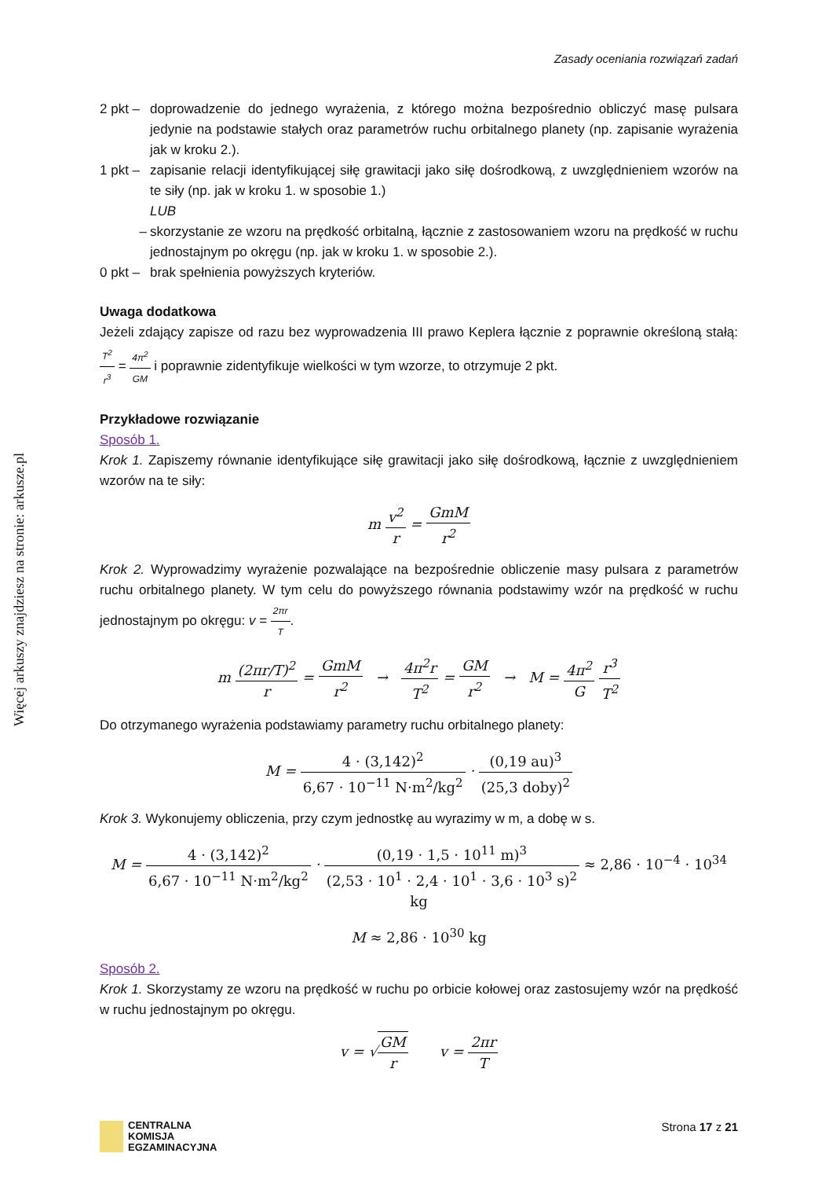Więcej arkuszy znajdziesz na stronie: arkusze.pl
Zasady oceniania rozwiązań zadań
2 pkt –
doprowadzenie do jednego wyrażenia, z którego można bezpośrednio obliczyć masę pulsara jedynie na podstawie stałych oraz parametrów ruchu orbitalnego planety (np. zapisanie wyrażenia jak w kroku 2.).
1 pkt –
zapisanie relacji identyfikującej siłę grawitacji jako siłę dośrodkową, z uwzględnieniem wzorów na te siły (np. jak w kroku 1. w sposobie 1.)
LUB
– skorzystanie ze wzoru na prędkość orbitalną, łącznie z zastosowaniem wzoru na prędkość w ruchu jednostajnym po okręgu (np. jak w kroku 1. w sposobie 2.).
0 pkt –
brak spełnienia powyższych kryteriów.
Uwaga dodatkowa
Jeżeli zdający zapisze od razu bez wyprowadzenia III prawo Keplera łącznie z poprawnie określoną stałą: T<sup>2</sup> r<sup>3</sup> = 4π<sup>2</sup> GM i poprawnie zidentyfikuje wielkości w tym wzorze, to otrzymuje 2 pkt.
Przykładowe rozwiązanie
Sposób 1.
Krok 1. Zapiszemy równanie identyfikujące siłę grawitacji jako siłę dośrodkową, łącznie z uwzględnieniem wzorów na te siły:
m v<sup>2</sup> r = GmM r<sup>2</sup>
Krok 2. Wyprowadzimy wyrażenie pozwalające na bezpośrednie obliczenie masy pulsara z parametrów ruchu orbitalnego planety. W tym celu do powyższego równania podstawimy wzór na prędkość w ruchu jednostajnym po okręgu: v = 2πr T.
m (2πr/T)<sup>2</sup> r = GmM r<sup>2</sup> → 4π<sup>2</sup>r T<sup>2</sup> = GM r<sup>2</sup> → M = 4π<sup>2</sup> G r<sup>3</sup> T<sup>2</sup>
Do otrzymanego wyrażenia podstawiamy parametry ruchu orbitalnego planety:
M = 4 · (3,142)<sup>2</sup> 6,67 · 10<sup>−11</sup> N·m<sup>2</sup>/kg<sup>2</sup> · (0,19 au)<sup>3</sup> (25,3 doby)<sup>2</sup>
Krok 3. Wykonujemy obliczenia, przy czym jednostkę au wyrazimy w m, a dobę w s.
M = 4 · (3,142)<sup>2</sup> 6,67 · 10<sup>−11</sup> N·m<sup>2</sup>/kg<sup>2</sup> · (0,19 · 1,5 · 10<sup>11</sup> m)<sup>3</sup> (2,53 · 10<sup>1</sup> · 2,4 · 10<sup>1</sup> · 3,6 · 10<sup>3</sup> s)<sup>2</sup> ≈ 2,86 · 10<sup>−4</sup> · 10<sup>34</sup> kg
M ≈ 2,86 · 10<sup>30</sup> kg
Sposób 2.
Krok 1. Skorzystamy ze wzoru na prędkość w ruchu po orbicie kołowej oraz zastosujemy wzór na prędkość w ruchu jednostajnym po okręgu.
v = √GM r v = 2πr T
CENTRALNA
KOMISJA
EGZAMINACYJNA
Strona 17 z 21